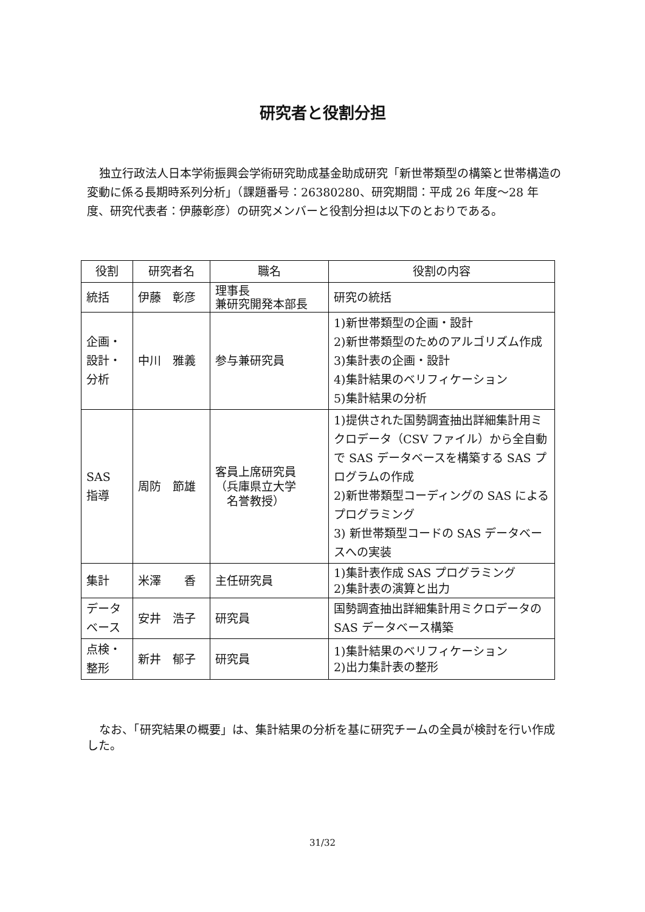研究者と役割分担
独立行政法人日本学術振興会学術研究助成基金助成研究「新世帯類型の構築と世帯構造の変動に係る長期時系列分析」（課題番号：26380280、研究期間：平成 26 年度～28 年度、研究代表者：伊藤彰彦）の研究メンバーと役割分担は以下のとおりである。
| 役割 | 研究者名 | 職名 | 役割の内容 |
| --- | --- | --- | --- |
| 統括 | 伊藤 彰彦 | 理事長 兼研究開発本部長 | 研究の統括 |
| 企画・ 設計・ 分析 | 中川 雅義 | 参与兼研究員 | 1)新世帯類型の企画・設計 2)新世帯類型のためのアルゴリズム作成 3)集計表の企画・設計 4)集計結果のベリフィケーション 5)集計結果の分析 |
| SAS 指導 | 周防 節雄 | 客員上席研究員 （兵庫県立大学 名誉教授） | 1)提供された国勢調査抽出詳細集計用ミクロデータ（CSV ファイル）から全自動で SAS データベースを構築する SAS プログラムの作成 2)新世帯類型コーディングの SAS によるプログラミング 3) 新世帯類型コードの SAS データベースへの実装 |
| 集計 | 米澤 香 | 主任研究員 | 1)集計表作成 SAS プログラミング 2)集計表の演算と出力 |
| データ ベース | 安井 浩子 | 研究員 | 国勢調査抽出詳細集計用ミクロデータの SAS データベース構築 |
| 点検・ 整形 | 新井 郁子 | 研究員 | 1)集計結果のベリフィケーション 2)出力集計表の整形 |
なお、「研究結果の概要」は、集計結果の分析を基に研究チームの全員が検討を行い作成した。
31/32